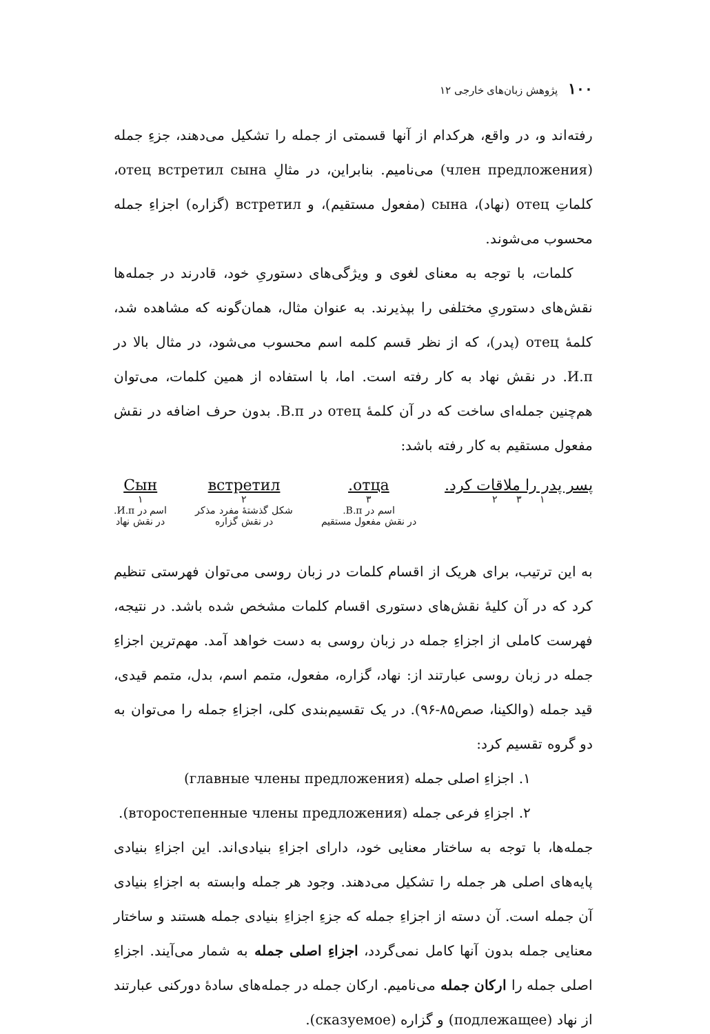۱۰۰ پژوهش زبان‌های خارجی ۱۲
رفته‌اند و، در واقع، هرکدام از آنها قسمتی از جمله را تشکیل می‌دهند، جزءِ جمله (член предложения) می‌نامیم. بنابراین، در مثالِ отец встретил сына، کلماتِ отец (نهاد)، сына (مفعول مستقیم)، و встретил (گزاره) اجزاءِ جمله محسوب می‌شوند.
کلمات، با توجه به معنای لغوی و ویژگی‌های دستوریِ خود، قادرند در جمله‌ها نقش‌های دستوریِ مختلفی را بپذیرند. به عنوان مثال، همان‌گونه که مشاهده شد، کلمهٔ отец (پدر)، که از نظر قسم کلمه اسم محسوب می‌شود، در مثال بالا در И.п. در نقش نهاد به کار رفته است. اما، با استفاده از همین کلمات، می‌توان هم‌چنین جمله‌ای ساخت که در آن کلمهٔ отец در В.п. بدون حرف اضافه در نقش مفعول مستقیم به کار رفته باشد:
پسر پدر را ملاقات کرد.
۱ ۳ ۲
отца.
۳
اسم در В.п.
در نقش مفعول مستقیم
встретил
۲
شکل گذشتهٔ مفرد مذکر
در نقش گزاره
Сын
۱
اسم در И.п.
در نقش نهاد
به این ترتیب، برای هریک از اقسام کلمات در زبان روسی می‌توان فهرستی تنظیم کرد که در آن کلیهٔ نقش‌های دستوری اقسام کلمات مشخص شده باشد. در نتیجه، فهرست کاملی از اجزاءِ جمله در زبان روسی به دست خواهد آمد. مهم‌ترین اجزاءِ جمله در زبان روسی عبارتند از: نهاد، گزاره، مفعول، متمم اسم، بدل، متمم قیدی، قید جمله (والکینا، صص۸۵-۹۶). در یک تقسیم‌بندی کلی، اجزاءِ جمله را می‌توان به دو گروه تقسیم کرد:
۱. اجزاءِ اصلی جمله (главные члены предложения)
۲. اجزاءِ فرعی جمله (второстепенные члены предложения).
جمله‌ها، با توجه به ساختار معنایی خود، دارای اجزاءِ بنیادی‌اند. این اجزاءِ بنیادی پایه‌های اصلی هر جمله را تشکیل می‌دهند. وجود هر جمله وابسته به اجزاءِ بنیادی آن جمله است. آن دسته از اجزاءِ جمله که جزءِ اجزاءِ بنیادی جمله هستند و ساختار معنایی جمله بدون آنها کامل نمی‌گردد، اجزاءِ اصلی جمله به شمار می‌آیند. اجزاءِ اصلی جمله را ارکان جمله می‌نامیم. ارکان جمله در جمله‌های سادهٔ دورکنی عبارتند از نهاد (подлежащее) و گزاره (сказуемое).